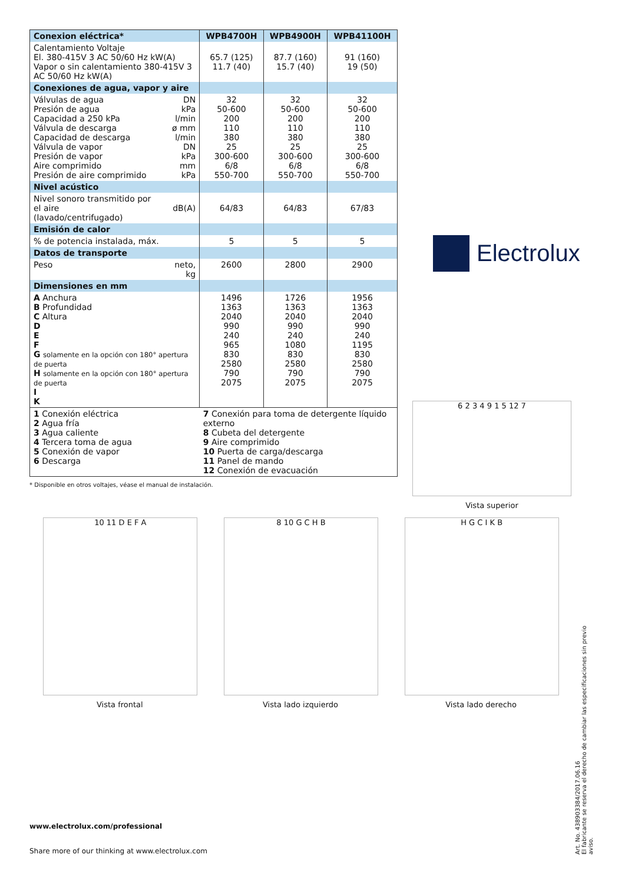| Conexion eléctrica* | | WPB4700H | WPB4900H | WPB41100H |
| --- | --- | --- | --- | --- |
| Calentamiento Voltaje El. 380-415V 3 AC 50/60 Hz kW(A) Vapor o sin calentamiento 380-415V 3 AC 50/60 Hz kW(A) | | 65.7 (125) 11.7 (40) | 87.7 (160) 15.7 (40) | 91 (160) 19 (50) |
| Conexiones de agua, vapor y aire | | | | |
| Válvulas de agua Presión de agua Capacidad a 250 kPa Válvula de descarga Capacidad de descarga Válvula de vapor Presión de vapor Aire comprimido Presión de aire comprimido | DN kPa l/min ø mm l/min DN kPa mm kPa | 32 50-600 200 110 380 25 300-600 6/8 550-700 | 32 50-600 200 110 380 25 300-600 6/8 550-700 | 32 50-600 200 110 380 25 300-600 6/8 550-700 |
| Nivel acústico | | | | |
| Nivel sonoro transmitido por el aire (lavado/centrifugado) | dB(A) | 64/83 | 64/83 | 67/83 |
| Emisión de calor | | | | |
| % de potencia instalada, máx. | | 5 | 5 | 5 |
| Datos de transporte | | | | |
| Peso | neto, kg | 2600 | 2800 | 2900 |
| Dimensiones en mm | | | | |
| A Anchura B Profundidad C Altura D E F G solamente en la opción con 180° apertura de puerta H solamente en la opción con 180° apertura de puerta I K | | 1496 1363 2040 990 240 965 830 2580 790 2075 | 1726 1363 2040 990 240 1080 830 2580 790 2075 | 1956 1363 2040 990 240 1195 830 2580 790 2075 |
| 1 Conexión eléctrica 2 Agua fría 3 Agua caliente 4 Tercera toma de agua 5 Conexión de vapor 6 Descarga | | 7 Conexión para toma de detergente líquido externo 8 Cubeta del detergente 9 Aire comprimido 10 Puerta de carga/descarga 11 Panel de mando 12 Conexión de evacuación | | |
Electrolux
* Disponible en otros voltajes, véase el manual de instalación.
6 2 3 4 9 1 5 12 7
Vista superior
10 11 D E F A
Vista frontal
8 10 G C H B
Vista lado izquierdo
H G C I K B
Vista lado derecho
www.electrolux.com/professional
Share more of our thinking at www.electrolux.com
Art. No. 438903384/2017.06.16
El fabricante se reserva el derecho de cambiar las especificaciones sin previo aviso.